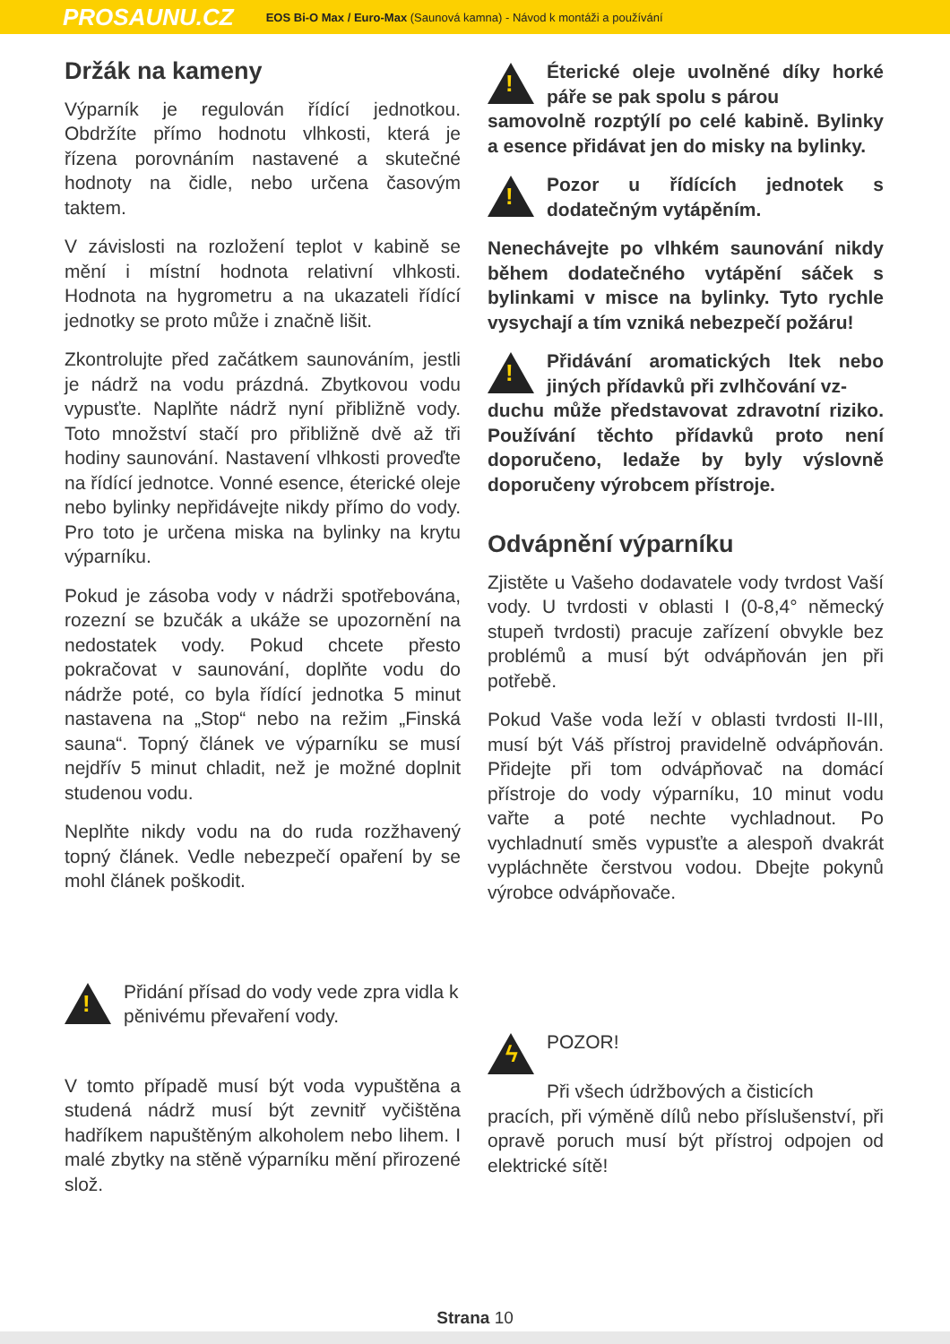PROSAUNU.CZ EOS Bi-O Max / Euro-Max (Saunová kamna) - Návod k montáži a používání
Držák na kameny
Výparník je regulován řídící jednotkou. Obdržíte přímo hodnotu vlhkosti, která je řízena porovnáním nastavené a skutečné hodnoty na čidle, nebo určena časovým taktem.
V závislosti na rozložení teplot v kabině se mění i místní hodnota relativní vlhkosti. Hodnota na hygrometru a na ukazateli řídící jednotky se proto může i značně lišit.
Zkontrolujte před začátkem saunováním, jestli je nádrž na vodu prázdná. Zbytkovou vodu vypusťte. Naplňte nádrž nyní přibližně vody. Toto množství stačí pro přibližně dvě až tři hodiny saunování. Nastavení vlhkosti proveďte na řídící jednotce. Vonné esence, éterické oleje nebo bylinky nepřidávejte nikdy přímo do vody. Pro toto je určena miska na bylinky na krytu výparníku.
Pokud je zásoba vody v nádrži spotřebována, rozezní se bzučák a ukáže se upozornění na nedostatek vody. Pokud chcete přesto pokračovat v saunování, doplňte vodu do nádrže poté, co byla řídící jednotka 5 minut nastavena na „Stop“ nebo na režim „Finská sauna“. Topný článek ve výparníku se musí nejdřív 5 minut chladit, než je možné doplnit studenou vodu.
Neplňte nikdy vodu na do ruda rozžhavený topný článek. Vedle nebezpečí opaření by se mohl článek poškodit.
!
Přidání přísad do vody vede zpra vidla k pěnivému převaření vody.
V tomto případě musí být voda vypuštěna a studená nádrž musí být zevnitř vyčištěna hadříkem napuštěným alkoholem nebo lihem. I malé zbytky na stěně výparníku mění přirozené slož.
!
Éterické oleje uvolněné díky horké páře se pak spolu s párou
samovolně rozptýlí po celé kabině. Bylinky a esence přidávat jen do misky na bylinky.
!
Pozor u řídících jednotek s dodatečným vytápěním.
Nenechávejte po vlhkém saunování nikdy během dodatečného vytápění sáček s bylinkami v misce na bylinky. Tyto rychle vysychají a tím vzniká nebezpečí požáru!
!
Přidávání aromatických ltek nebo jiných přídavků při zvlhčování vz-
duchu může představovat zdravotní riziko. Používání těchto přídavků proto není doporučeno, ledaže by byly výslovně doporučeny výrobcem přístroje.
Odvápnění výparníku
Zjistěte u Vašeho dodavatele vody tvrdost Vaší vody. U tvrdosti v oblasti I (0-8,4° německý stupeň tvrdosti) pracuje zařízení obvykle bez problémů a musí být odvápňován jen při potřebě.
Pokud Vaše voda leží v oblasti tvrdosti II-III, musí být Váš přístroj pravidelně odvápňován. Přidejte při tom odvápňovač na domácí přístroje do vody výparníku, 10 minut vodu vařte a poté nechte vychladnout. Po vychladnutí směs vypusťte a alespoň dvakrát vypláchněte čerstvou vodou. Dbejte pokynů výrobce odvápňovače.
ϟ
POZOR!
Při všech údržbových a čisticích
pracích, při výměně dílů nebo příslušenství, při opravě poruch musí být přístroj odpojen od elektrické sítě!
Strana 10